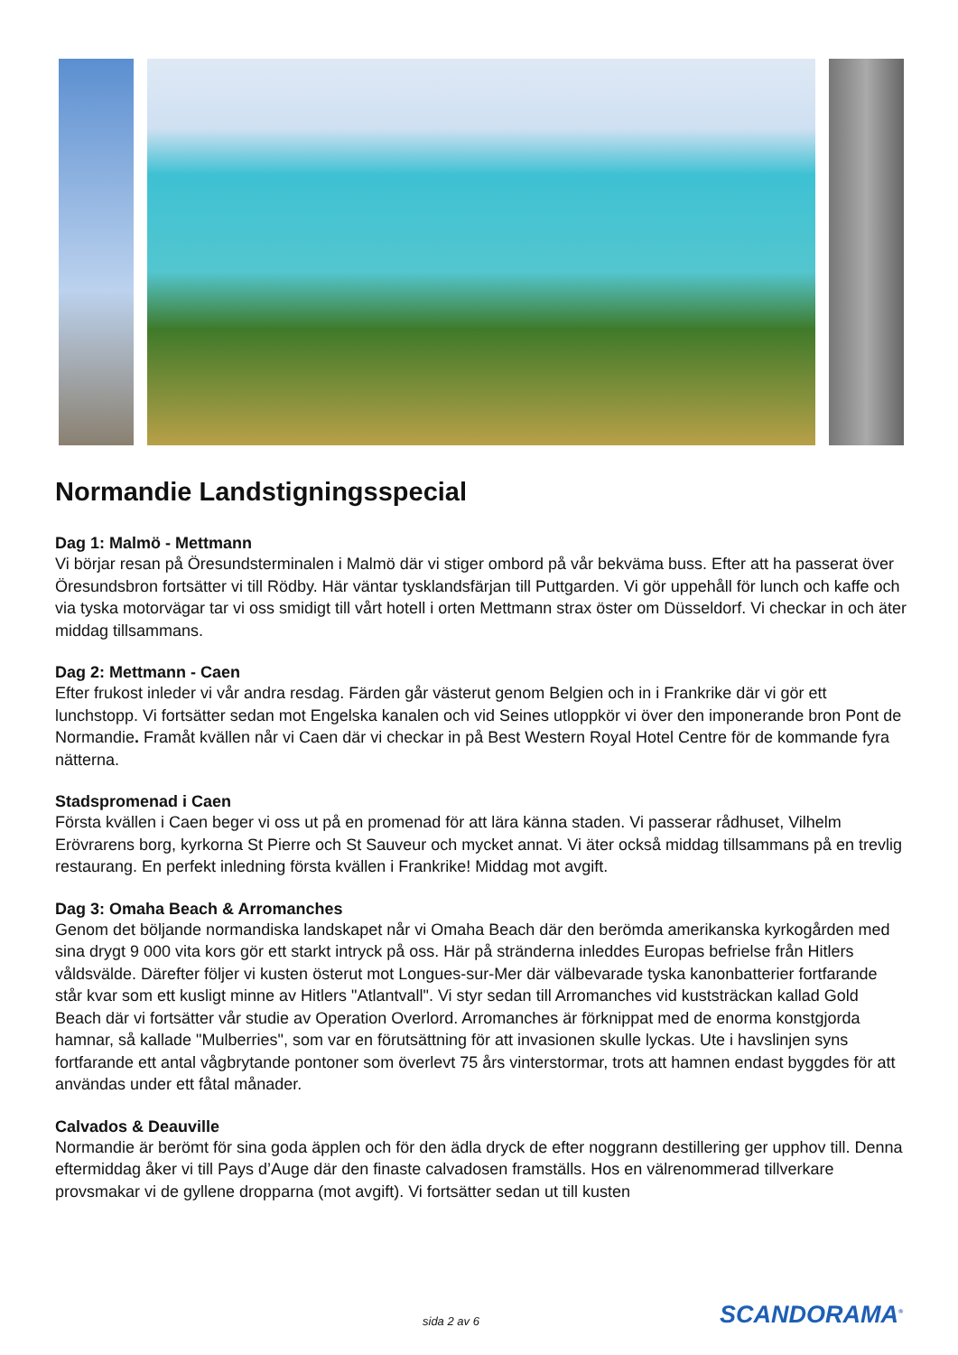Normandie Landstigningsspecial
Dag 1: Malmö - Mettmann
Vi börjar resan på Öresundsterminalen i Malmö där vi stiger ombord på vår bekväma buss. Efter att ha passerat över Öresundsbron fortsätter vi till Rödby. Här väntar tysklandsfärjan till Puttgarden. Vi gör uppehåll för lunch och kaffe och via tyska motorvägar tar vi oss smidigt till vårt hotell i orten Mettmann strax öster om Düsseldorf. Vi checkar in och äter middag tillsammans.
Dag 2: Mettmann - Caen
Efter frukost inleder vi vår andra resdag. Färden går västerut genom Belgien och in i Frankrike där vi gör ett lunchstopp. Vi fortsätter sedan mot Engelska kanalen och vid Seines utloppkör vi över den imponerande bron Pont de Normandie. Framåt kvällen når vi Caen där vi checkar in på Best Western Royal Hotel Centre för de kommande fyra nätterna.
Stadspromenad i Caen
Första kvällen i Caen beger vi oss ut på en promenad för att lära känna staden. Vi passerar rådhuset, Vilhelm Erövrarens borg, kyrkorna St Pierre och St Sauveur och mycket annat. Vi äter också middag tillsammans på en trevlig restaurang. En perfekt inledning första kvällen i Frankrike! Middag mot avgift.
Dag 3: Omaha Beach & Arromanches
Genom det böljande normandiska landskapet når vi Omaha Beach där den berömda amerikanska kyrkogården med sina drygt 9 000 vita kors gör ett starkt intryck på oss. Här på stränderna inleddes Europas befrielse från Hitlers våldsvälde. Därefter följer vi kusten österut mot Longues-sur-Mer där välbevarade tyska kanonbatterier fortfarande står kvar som ett kusligt minne av Hitlers "Atlantvall". Vi styr sedan till Arromanches vid kuststräckan kallad Gold Beach där vi fortsätter vår studie av Operation Overlord. Arromanches är förknippat med de enorma konstgjorda hamnar, så kallade "Mulberries", som var en förutsättning för att invasionen skulle lyckas. Ute i havslinjen syns fortfarande ett antal vågbrytande pontoner som överlevt 75 års vinterstormar, trots att hamnen endast byggdes för att användas under ett fåtal månader.
Calvados & Deauville
Normandie är berömt för sina goda äpplen och för den ädla dryck de efter noggrann destillering ger upphov till. Denna eftermiddag åker vi till Pays d’Auge där den finaste calvadosen framställs. Hos en välrenommerad tillverkare provsmakar vi de gyllene dropparna (mot avgift). Vi fortsätter sedan ut till kusten
sida 2 av 6 SCANDORAMA<sup>®</sup>